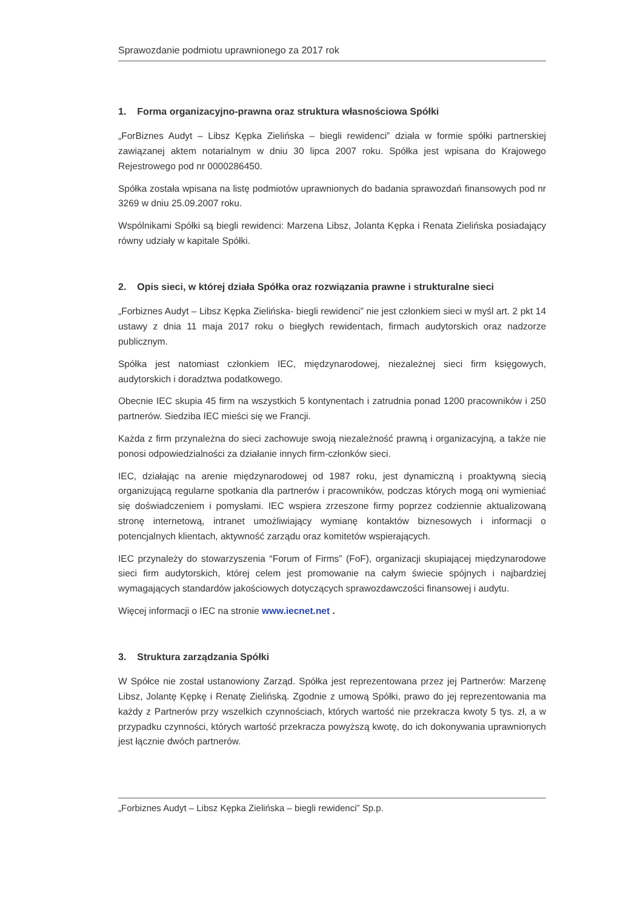Sprawozdanie podmiotu uprawnionego za 2017 rok
1. Forma organizacyjno-prawna oraz struktura własnościowa Spółki
„ForBiznes Audyt – Libsz Kępka Zielińska – biegli rewidenci” działa w formie spółki partnerskiej zawiązanej aktem notarialnym w dniu 30 lipca 2007 roku. Spółka jest wpisana do Krajowego Rejestrowego pod nr 0000286450.
Spółka została wpisana na listę podmiotów uprawnionych do badania sprawozdań finansowych pod nr 3269 w dniu 25.09.2007 roku.
Wspólnikami Spółki są biegli rewidenci: Marzena Libsz, Jolanta Kępka i Renata Zielińska posiadający równy udziały w kapitale Spółki.
2. Opis sieci, w której działa Spółka oraz rozwiązania prawne i strukturalne sieci
„Forbiznes Audyt – Libsz Kępka Zielińska- biegli rewidenci” nie jest członkiem sieci w myśl art. 2 pkt 14 ustawy z dnia 11 maja 2017 roku o biegłych rewidentach, firmach audytorskich oraz nadzorze publicznym.
Spółka jest natomiast członkiem IEC, międzynarodowej, niezależnej sieci firm księgowych, audytorskich i doradztwa podatkowego.
Obecnie IEC skupia 45 firm na wszystkich 5 kontynentach i zatrudnia ponad 1200 pracowników i 250 partnerów. Siedziba IEC mieści się we Francji.
Każda z firm przynależna do sieci zachowuje swoją niezależność prawną i organizacyjną, a także nie ponosi odpowiedzialności za działanie innych firm-członków sieci.
IEC, działając na arenie międzynarodowej od 1987 roku, jest dynamiczną i proaktywną siecią organizującą regularne spotkania dla partnerów i pracowników, podczas których mogą oni wymieniać się doświadczeniem i pomysłami. IEC wspiera zrzeszone firmy poprzez codziennie aktualizowaną stronę internetową, intranet umożliwiający wymianę kontaktów biznesowych i informacji o potencjalnych klientach, aktywność zarządu oraz komitetów wspierających.
IEC przynależy do stowarzyszenia “Forum of Firms” (FoF), organizacji skupiającej międzynarodowe sieci firm audytorskich, której celem jest promowanie na całym świecie spójnych i najbardziej wymagających standardów jakościowych dotyczących sprawozdawczości finansowej i audytu.
Więcej informacji o IEC na stronie www.iecnet.net .
3. Struktura zarządzania Spółki
W Spółce nie został ustanowiony Zarząd. Spółka jest reprezentowana przez jej Partnerów: Marzenę Libsz, Jolantę Kępkę i Renatę Zielińską. Zgodnie z umową Spółki, prawo do jej reprezentowania ma każdy z Partnerów przy wszelkich czynnościach, których wartość nie przekracza kwoty 5 tys. zł, a w przypadku czynności, których wartość przekracza powyższą kwotę, do ich dokonywania uprawnionych jest łącznie dwóch partnerów.
„Forbiznes Audyt – Libsz Kępka Zielińska – biegli rewidenci” Sp.p.